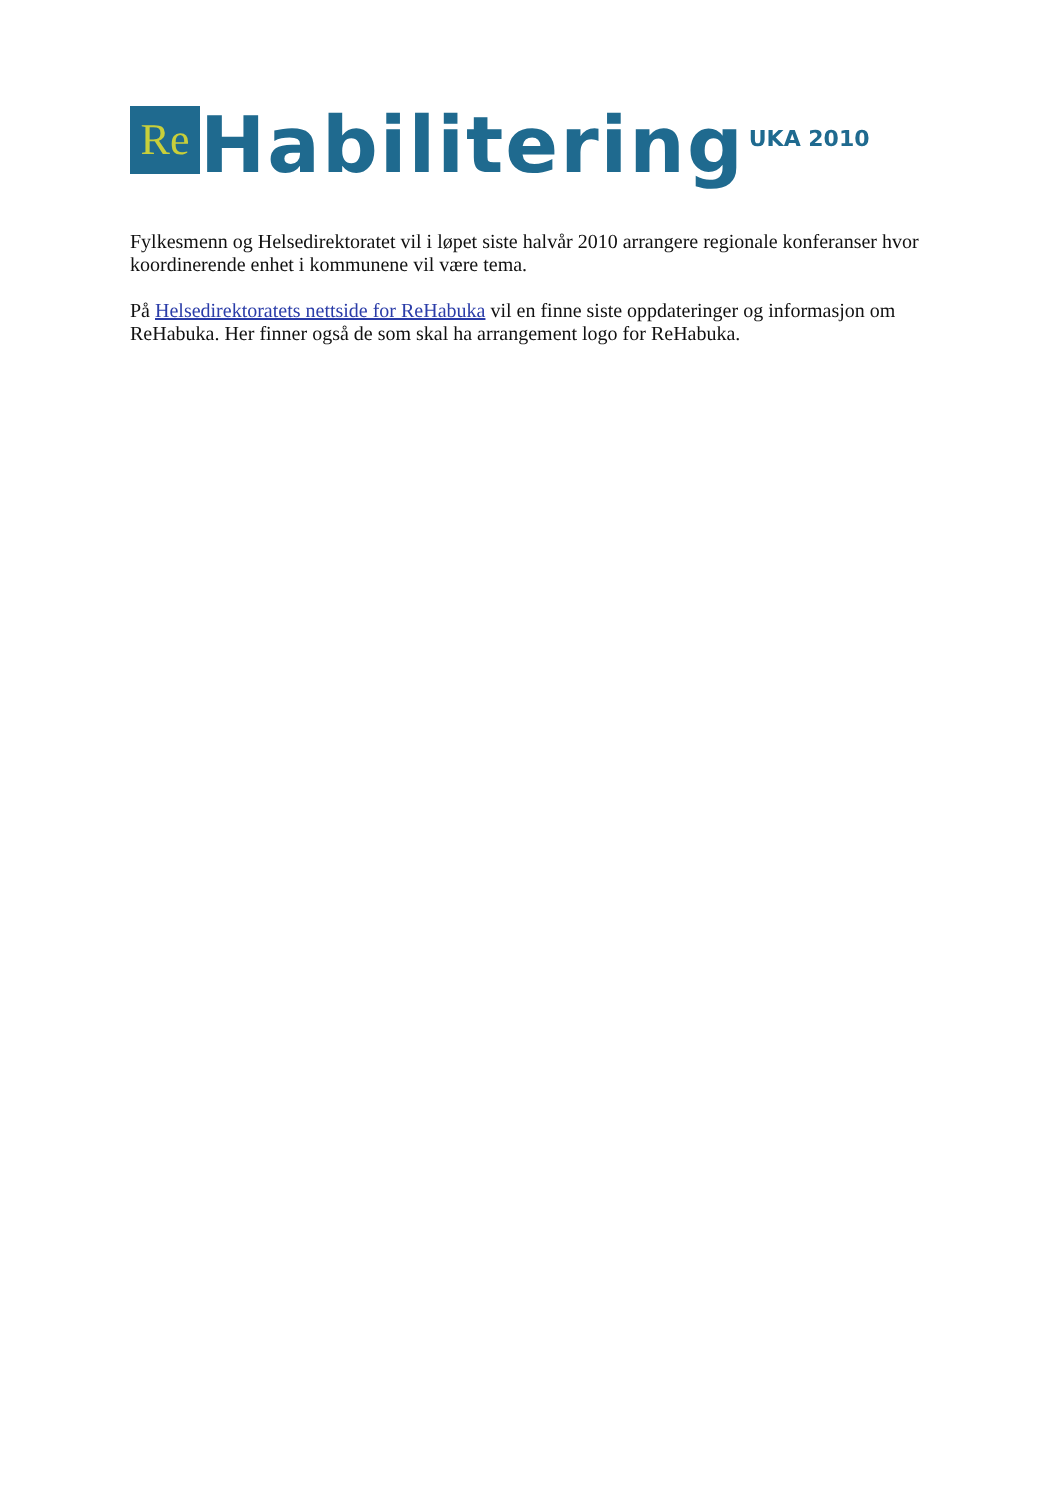Re Habilitering UKA 2010
Fylkesmenn og Helsedirektoratet vil i løpet siste halvår 2010 arrangere regionale konferanser hvor koordinerende enhet i kommunene vil være tema.
På Helsedirektoratets nettside for ReHabuka vil en finne siste oppdateringer og informasjon om ReHabuka. Her finner også de som skal ha arrangement logo for ReHabuka.